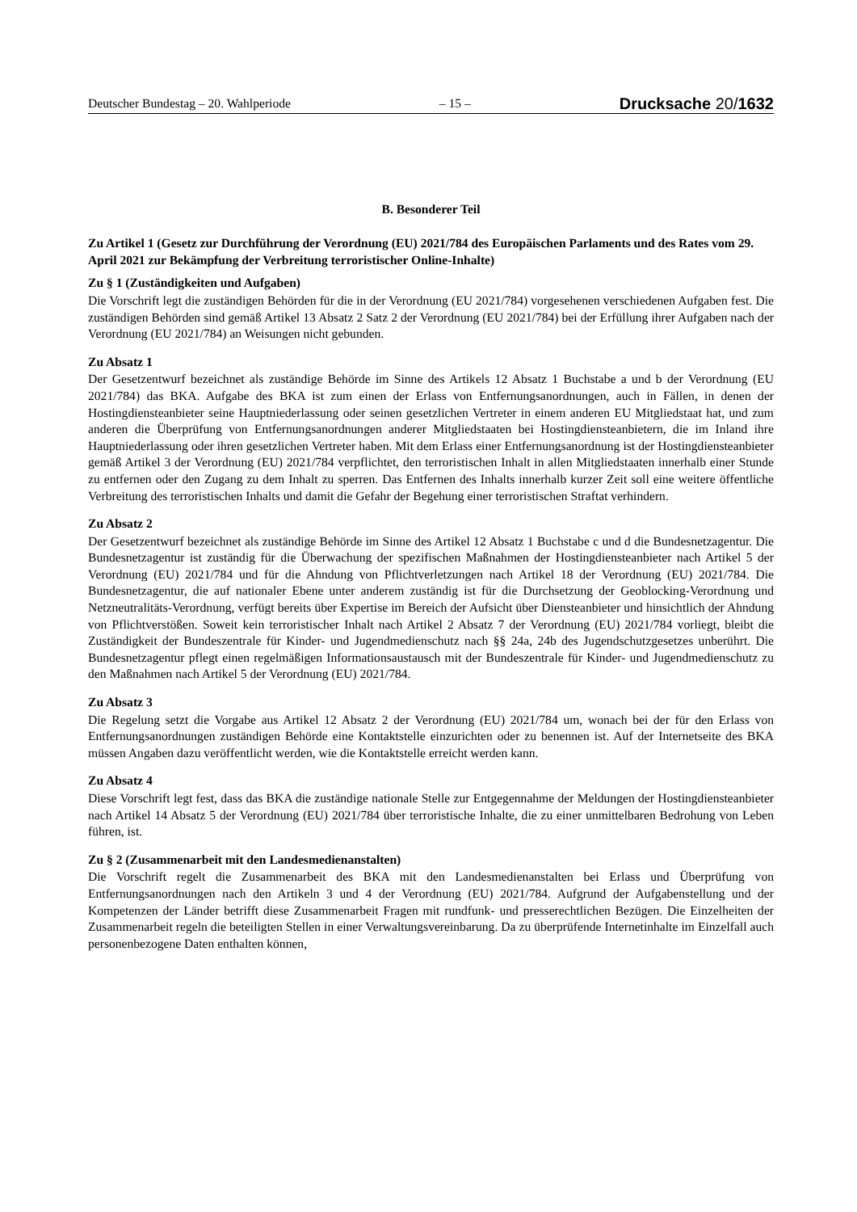Deutscher Bundestag – 20. Wahlperiode – 15 – Drucksache 20/1632
B. Besonderer Teil
Zu Artikel 1 (Gesetz zur Durchführung der Verordnung (EU) 2021/784 des Europäischen Parlaments und des Rates vom 29. April 2021 zur Bekämpfung der Verbreitung terroristischer Online-Inhalte)
Zu § 1 (Zuständigkeiten und Aufgaben)
Die Vorschrift legt die zuständigen Behörden für die in der Verordnung (EU 2021/784) vorgesehenen verschiedenen Aufgaben fest. Die zuständigen Behörden sind gemäß Artikel 13 Absatz 2 Satz 2 der Verordnung (EU 2021/784) bei der Erfüllung ihrer Aufgaben nach der Verordnung (EU 2021/784) an Weisungen nicht gebunden.
Zu Absatz 1
Der Gesetzentwurf bezeichnet als zuständige Behörde im Sinne des Artikels 12 Absatz 1 Buchstabe a und b der Verordnung (EU 2021/784) das BKA. Aufgabe des BKA ist zum einen der Erlass von Entfernungsanordnungen, auch in Fällen, in denen der Hostingdiensteanbieter seine Hauptniederlassung oder seinen gesetzlichen Vertreter in einem anderen EU Mitgliedstaat hat, und zum anderen die Überprüfung von Entfernungsanordnungen anderer Mitgliedstaaten bei Hostingdiensteanbietern, die im Inland ihre Hauptniederlassung oder ihren gesetzlichen Vertreter haben. Mit dem Erlass einer Entfernungsanordnung ist der Hostingdiensteanbieter gemäß Artikel 3 der Verordnung (EU) 2021/784 verpflichtet, den terroristischen Inhalt in allen Mitgliedstaaten innerhalb einer Stunde zu entfernen oder den Zugang zu dem Inhalt zu sperren. Das Entfernen des Inhalts innerhalb kurzer Zeit soll eine weitere öffentliche Verbreitung des terroristischen Inhalts und damit die Gefahr der Begehung einer terroristischen Straftat verhindern.
Zu Absatz 2
Der Gesetzentwurf bezeichnet als zuständige Behörde im Sinne des Artikel 12 Absatz 1 Buchstabe c und d die Bundesnetzagentur. Die Bundesnetzagentur ist zuständig für die Überwachung der spezifischen Maßnahmen der Hostingdiensteanbieter nach Artikel 5 der Verordnung (EU) 2021/784 und für die Ahndung von Pflichtverletzungen nach Artikel 18 der Verordnung (EU) 2021/784. Die Bundesnetzagentur, die auf nationaler Ebene unter anderem zuständig ist für die Durchsetzung der Geoblocking-Verordnung und Netzneutralitäts-Verordnung, verfügt bereits über Expertise im Bereich der Aufsicht über Diensteanbieter und hinsichtlich der Ahndung von Pflichtverstößen. Soweit kein terroristischer Inhalt nach Artikel 2 Absatz 7 der Verordnung (EU) 2021/784 vorliegt, bleibt die Zuständigkeit der Bundeszentrale für Kinder- und Jugendmedienschutz nach §§ 24a, 24b des Jugendschutzgesetzes unberührt. Die Bundesnetzagentur pflegt einen regelmäßigen Informationsaustausch mit der Bundeszentrale für Kinder- und Jugendmedienschutz zu den Maßnahmen nach Artikel 5 der Verordnung (EU) 2021/784.
Zu Absatz 3
Die Regelung setzt die Vorgabe aus Artikel 12 Absatz 2 der Verordnung (EU) 2021/784 um, wonach bei der für den Erlass von Entfernungsanordnungen zuständigen Behörde eine Kontaktstelle einzurichten oder zu benennen ist. Auf der Internetseite des BKA müssen Angaben dazu veröffentlicht werden, wie die Kontaktstelle erreicht werden kann.
Zu Absatz 4
Diese Vorschrift legt fest, dass das BKA die zuständige nationale Stelle zur Entgegennahme der Meldungen der Hostingdiensteanbieter nach Artikel 14 Absatz 5 der Verordnung (EU) 2021/784 über terroristische Inhalte, die zu einer unmittelbaren Bedrohung von Leben führen, ist.
Zu § 2 (Zusammenarbeit mit den Landesmedienanstalten)
Die Vorschrift regelt die Zusammenarbeit des BKA mit den Landesmedienanstalten bei Erlass und Überprüfung von Entfernungsanordnungen nach den Artikeln 3 und 4 der Verordnung (EU) 2021/784. Aufgrund der Aufgabenstellung und der Kompetenzen der Länder betrifft diese Zusammenarbeit Fragen mit rundfunk- und presserechtlichen Bezügen. Die Einzelheiten der Zusammenarbeit regeln die beteiligten Stellen in einer Verwaltungsvereinbarung. Da zu überprüfende Internetinhalte im Einzelfall auch personenbezogene Daten enthalten können,